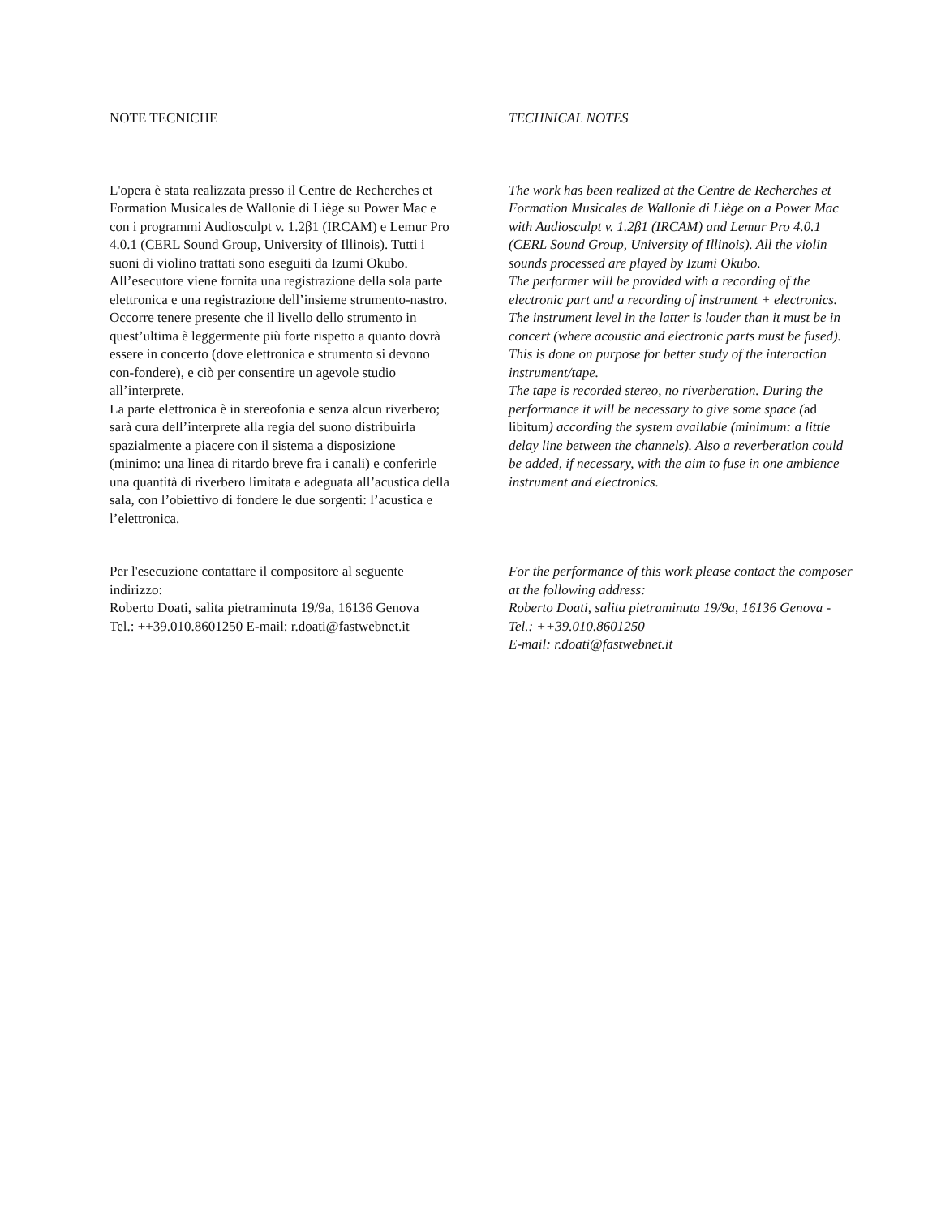NOTE TECNICHE TECHNICAL NOTES
L'opera è stata realizzata presso il Centre de Recherches et Formation Musicales de Wallonie di Liège su Power Mac e con i programmi Audiosculpt v. 1.2β1 (IRCAM) e Lemur Pro 4.0.1 (CERL Sound Group, University of Illinois). Tutti i suoni di violino trattati sono eseguiti da Izumi Okubo.
All’esecutore viene fornita una registrazione della sola parte elettronica e una registrazione dell’insieme strumento-nastro. Occorre tenere presente che il livello dello strumento in quest’ultima è leggermente più forte rispetto a quanto dovrà essere in concerto (dove elettronica e strumento si devono con-fondere), e ciò per consentire un agevole studio all’interprete.
La parte elettronica è in stereofonia e senza alcun riverbero; sarà cura dell’interprete alla regia del suono distribuirla spazialmente a piacere con il sistema a disposizione (minimo: una linea di ritardo breve fra i canali) e conferirle una quantità di riverbero limitata e adeguata all’acustica della sala, con l’obiettivo di fondere le due sorgenti: l’acustica e l’elettronica.
The work has been realized at the Centre de Recherches et Formation Musicales de Wallonie di Liège on a Power Mac with Audiosculpt v. 1.2β1 (IRCAM) and Lemur Pro 4.0.1 (CERL Sound Group, University of Illinois). All the violin sounds processed are played by Izumi Okubo.
The performer will be provided with a recording of the electronic part and a recording of instrument + electronics. The instrument level in the latter is louder than it must be in concert (where acoustic and electronic parts must be fused). This is done on purpose for better study of the interaction instrument/tape.
The tape is recorded stereo, no riverberation. During the performance it will be necessary to give some space (ad libitum) according the system available (minimum: a little delay line between the channels). Also a reverberation could be added, if necessary, with the aim to fuse in one ambience instrument and electronics.
Per l'esecuzione contattare il compositore al seguente indirizzo:
Roberto Doati, salita pietraminuta 19/9a, 16136 Genova
Tel.: ++39.010.8601250 E-mail: r.doati@fastwebnet.it
For the performance of this work please contact the composer at the following address:
Roberto Doati, salita pietraminuta 19/9a, 16136 Genova - Tel.: ++39.010.8601250
E-mail: r.doati@fastwebnet.it